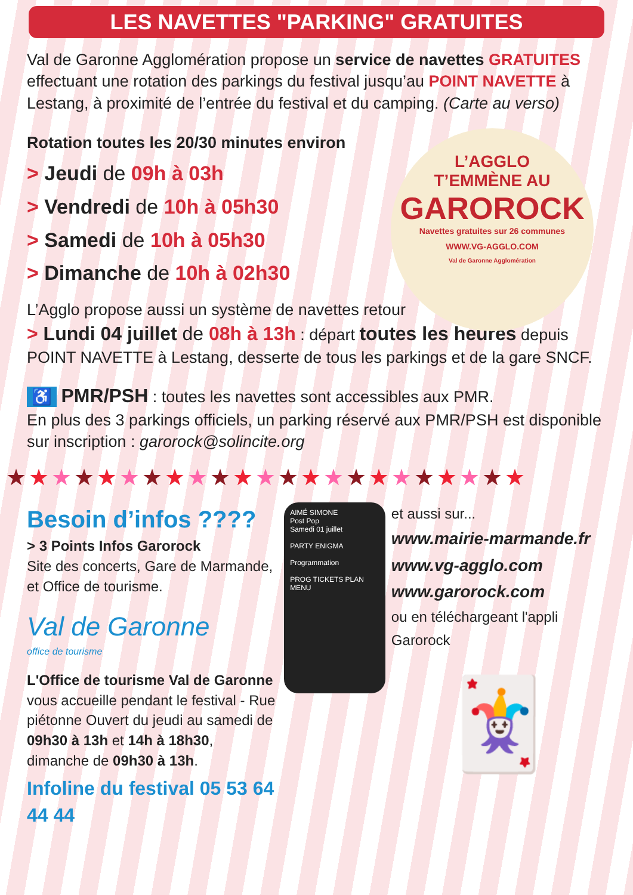LES NAVETTES "PARKING" GRATUITES
Val de Garonne Agglomération propose un service de navettes GRATUITES effectuant une rotation des parkings du festival jusqu’au POINT NAVETTE à Lestang, à proximité de l’entrée du festival et du camping. (Carte au verso)
L’AGGLO
T’EMMÈNE AU
GAROROCK
Navettes gratuites sur 26 communes
WWW.VG-AGGLO.COM
Val de Garonne Agglomération
Rotation toutes les 20/30 minutes environ
> Jeudi de 09h à 03h
> Vendredi de 10h à 05h30
> Samedi de 10h à 05h30
> Dimanche de 10h à 02h30
L’Agglo propose aussi un système de navettes retour
> Lundi 04 juillet de 08h à 13h : départ toutes les heures depuis POINT NAVETTE à Lestang, desserte de tous les parkings et de la gare SNCF.
♿ PMR/PSH : toutes les navettes sont accessibles aux PMR.
En plus des 3 parkings officiels, un parking réservé aux PMR/PSH est disponible sur inscription : garorock@solincite.org
★★★★★★★★★★★★★★★★★★★★★★★
Besoin d’infos ????
> 3 Points Infos Garorock
Site des concerts, Gare de Marmande, et Office de tourisme.
Val de Garonne
office de tourisme
L'Office de tourisme Val de Garonne vous accueille pendant le festival - Rue piétonne Ouvert du jeudi au samedi de 09h30 à 13h et 14h à 18h30, dimanche de 09h30 à 13h.
Infoline du festival 05 53 64 44 44
AIMÉ SIMONE
Post Pop
Samedi 01 juillet
PARTY ENIGMA
Programmation
PROG TICKETS PLAN MENU
et aussi sur...
www.mairie-marmande.fr
www.vg-agglo.com
www.garorock.com
ou en téléchargeant l'appli Garorock
🃏